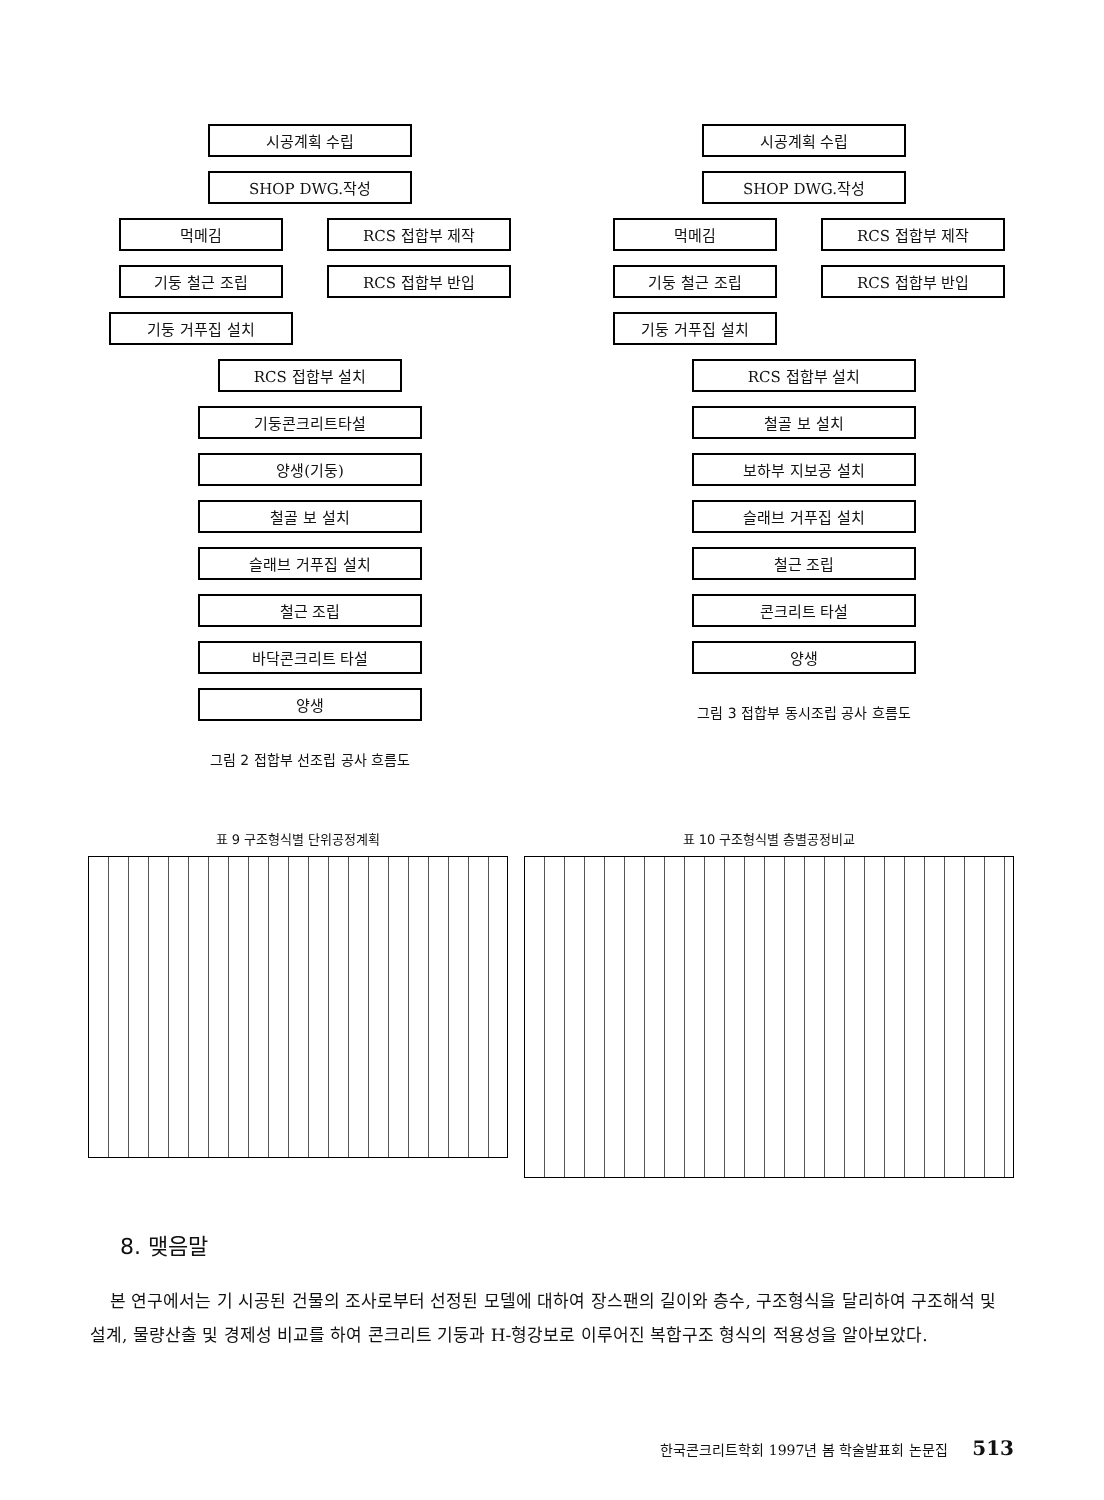시공계획 수립
SHOP DWG.작성
먹메김
기둥 철근 조립
기둥 거푸집 설치
RCS 접합부 제작
RCS 접합부 반입
RCS 접합부 설치
기둥콘크리트타설
양생(기둥)
철골 보 설치
슬래브 거푸집 설치
철근 조립
바닥콘크리트 타설
양생
그림 2 접합부 선조립 공사 흐름도
시공계획 수립
SHOP DWG.작성
먹메김
기둥 철근 조립
기둥 거푸집 설치
RCS 접합부 제작
RCS 접합부 반입
RCS 접합부 설치
철골 보 설치
보하부 지보공 설치
슬래브 거푸집 설치
철근 조립
콘크리트 타설
양생
그림 3 접합부 동시조립 공사 흐름도
표 9 구조형식별 단위공정계획 표 10 구조형식별 층별공정비교
8. 맺음말
본 연구에서는 기 시공된 건물의 조사로부터 선정된 모델에 대하여 장스팬의 길이와 층수, 구조형식을 달리하여 구조해석 및 설계, 물량산출 및 경제성 비교를 하여 콘크리트 기둥과 H-형강보로 이루어진 복합구조 형식의 적용성을 알아보았다.
한국콘크리트학회 1997년 봄 학술발표회 논문집 513